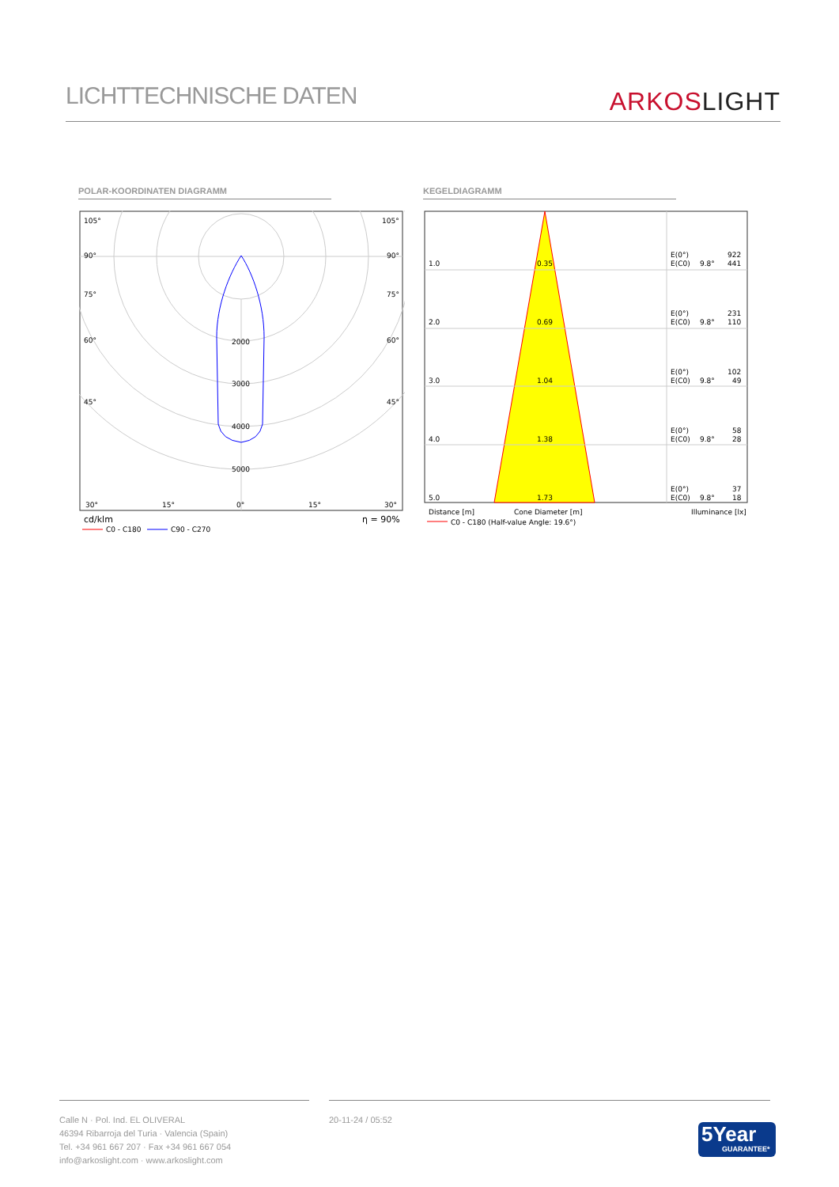LICHTTECHNISCHE DATEN ARKOS LIGHT
POLAR-KOORDINATEN DIAGRAMM KEGELDIAGRAMM
105°
105°
90°
90°
75°
75°
60°
60°
45°
45°
2000
3000
4000
5000
30°
15°
0°
15°
30°
cd/klm
η = 90%
C0 - C180
C90 - C270
1.0
0.35
E(0°)
922
E(C0)
9.8°
441
2.0
0.69
E(0°)
231
E(C0)
9.8°
110
3.0
1.04
E(0°)
102
E(C0)
9.8°
49
4.0
1.38
E(0°)
58
E(C0)
9.8°
28
5.0
1.73
E(0°)
37
E(C0)
9.8°
18
Distance [m]
Cone Diameter [m]
Illuminance [lx]
C0 - C180 (Half-value Angle: 19.6°)
Calle N · Pol. Ind. EL OLIVERAL
46394 Ribarroja del Turia · Valencia (Spain)
Tel. +34 961 667 207 · Fax +34 961 667 054
info@arkoslight.com · www.arkoslight.com
20-11-24 / 05:52
5Year
GUARANTEE*